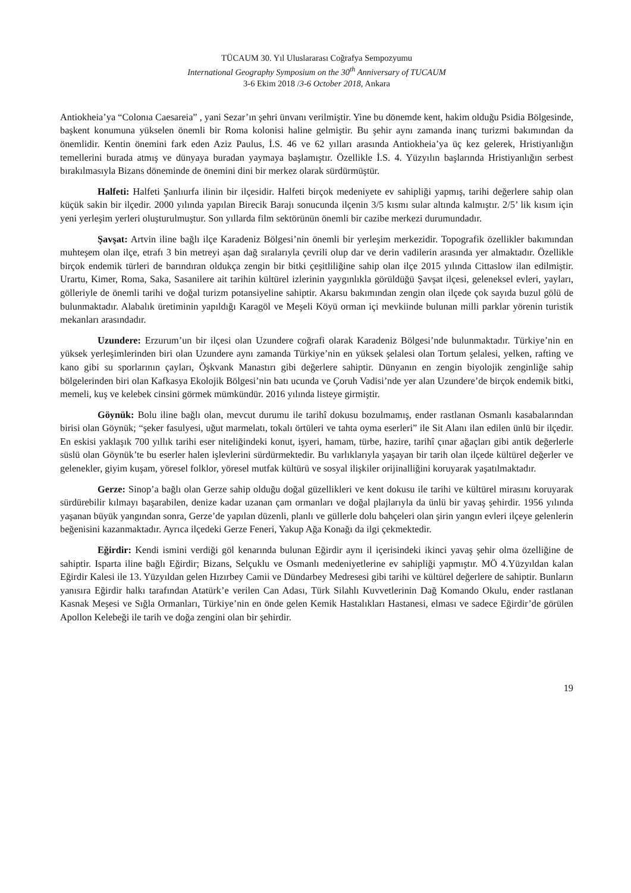TÜCAUM 30. Yıl Uluslararası Coğrafya Sempozyumu
International Geography Symposium on the 30<sup>th</sup> Anniversary of TUCAUM
3-6 Ekim 2018 /3-6 October 2018, Ankara
Antiokheia’ya “Colonıa Caesareia” , yani Sezar’ın şehri ünvanı verilmiştir. Yine bu dönemde kent, hakim olduğu Psidia Bölgesinde, başkent konumuna yükselen önemli bir Roma kolonisi haline gelmiştir. Bu şehir aynı zamanda inanç turizmi bakımından da önemlidir. Kentin önemini fark eden Aziz Paulus, İ.S. 46 ve 62 yılları arasında Antiokheia’ya üç kez gelerek, Hristiyanlığın temellerini burada atmış ve dünyaya buradan yaymaya başlamıştır. Özellikle İ.S. 4. Yüzyılın başlarında Hristiyanlığın serbest bırakılmasıyla Bizans döneminde de önemini dini bir merkez olarak sürdürmüştür.
Halfeti: Halfeti Şanlıurfa ilinin bir ilçesidir. Halfeti birçok medeniyete ev sahipliği yapmış, tarihi değerlere sahip olan küçük sakin bir ilçedir. 2000 yılında yapılan Birecik Barajı sonucunda ilçenin 3/5 kısmı sular altında kalmıştır. 2/5’ lik kısım için yeni yerleşim yerleri oluşturulmuştur. Son yıllarda film sektörünün önemli bir cazibe merkezi durumundadır.
Şavşat: Artvin iline bağlı ilçe Karadeniz Bölgesi’nin önemli bir yerleşim merkezidir. Topografik özellikler bakımından muhteşem olan ilçe, etrafı 3 bin metreyi aşan dağ sıralarıyla çevrili olup dar ve derin vadilerin arasında yer almaktadır. Özellikle birçok endemik türleri de barındıran oldukça zengin bir bitki çeşitliliğine sahip olan ilçe 2015 yılında Cittaslow ilan edilmiştir. Urartu, Kimer, Roma, Saka, Sasanilere ait tarihin kültürel izlerinin yaygınlıkla görüldüğü Şavşat ilçesi, geleneksel evleri, yayları, gölleriyle de önemli tarihi ve doğal turizm potansiyeline sahiptir. Akarsu bakımından zengin olan ilçede çok sayıda buzul gölü de bulunmaktadır. Alabalık üretiminin yapıldığı Karagöl ve Meşeli Köyü orman içi mevkiinde bulunan milli parklar yörenin turistik mekanları arasındadır.
Uzundere: Erzurum’un bir ilçesi olan Uzundere coğrafi olarak Karadeniz Bölgesi’nde bulunmaktadır. Türkiye’nin en yüksek yerleşimlerinden biri olan Uzundere aynı zamanda Türkiye’nin en yüksek şelalesi olan Tortum şelalesi, yelken, rafting ve kano gibi su sporlarının çayları, Öşkvank Manastırı gibi değerlere sahiptir. Dünyanın en zengin biyolojik zenginliğe sahip bölgelerinden biri olan Kafkasya Ekolojik Bölgesi’nin batı ucunda ve Çoruh Vadisi’nde yer alan Uzundere’de birçok endemik bitki, memeli, kuş ve kelebek cinsini görmek mümkündür. 2016 yılında listeye girmiştir.
Göynük: Bolu iline bağlı olan, mevcut durumu ile tarihî dokusu bozulmamış, ender rastlanan Osmanlı kasabalarından birisi olan Göynük; “şeker fasulyesi, uğut marmelatı, tokalı örtüleri ve tahta oyma eserleri” ile Sit Alanı ilan edilen ünlü bir ilçedir. En eskisi yaklaşık 700 yıllık tarihi eser niteliğindeki konut, işyeri, hamam, türbe, hazire, tarihî çınar ağaçları gibi antik değerlerle süslü olan Göynük’te bu eserler halen işlevlerini sürdürmektedir. Bu varlıklarıyla yaşayan bir tarih olan ilçede kültürel değerler ve gelenekler, giyim kuşam, yöresel folklor, yöresel mutfak kültürü ve sosyal ilişkiler orijinalliğini koruyarak yaşatılmaktadır.
Gerze: Sinop’a bağlı olan Gerze sahip olduğu doğal güzellikleri ve kent dokusu ile tarihi ve kültürel mirasını koruyarak sürdürebilir kılmayı başarabilen, denize kadar uzanan çam ormanları ve doğal plajlarıyla da ünlü bir yavaş şehirdir. 1956 yılında yaşanan büyük yangından sonra, Gerze’de yapılan düzenli, planlı ve güllerle dolu bahçeleri olan şirin yangın evleri ilçeye gelenlerin beğenisini kazanmaktadır. Ayrıca ilçedeki Gerze Feneri, Yakup Ağa Konağı da ilgi çekmektedir.
Eğirdir: Kendi ismini verdiği göl kenarında bulunan Eğirdir aynı il içerisindeki ikinci yavaş şehir olma özelliğine de sahiptir. Isparta iline bağlı Eğirdir; Bizans, Selçuklu ve Osmanlı medeniyetlerine ev sahipliği yapmıştır. MÖ 4.Yüzyıldan kalan Eğirdir Kalesi ile 13. Yüzyıldan gelen Hızırbey Camii ve Dündarbey Medresesi gibi tarihi ve kültürel değerlere de sahiptir. Bunların yanısıra Eğirdir halkı tarafından Atatürk’e verilen Can Adası, Türk Silahlı Kuvvetlerinin Dağ Komando Okulu, ender rastlanan Kasnak Meşesi ve Sığla Ormanları, Türkiye’nin en önde gelen Kemik Hastalıkları Hastanesi, elması ve sadece Eğirdir’de görülen Apollon Kelebeği ile tarih ve doğa zengini olan bir şehirdir.
19